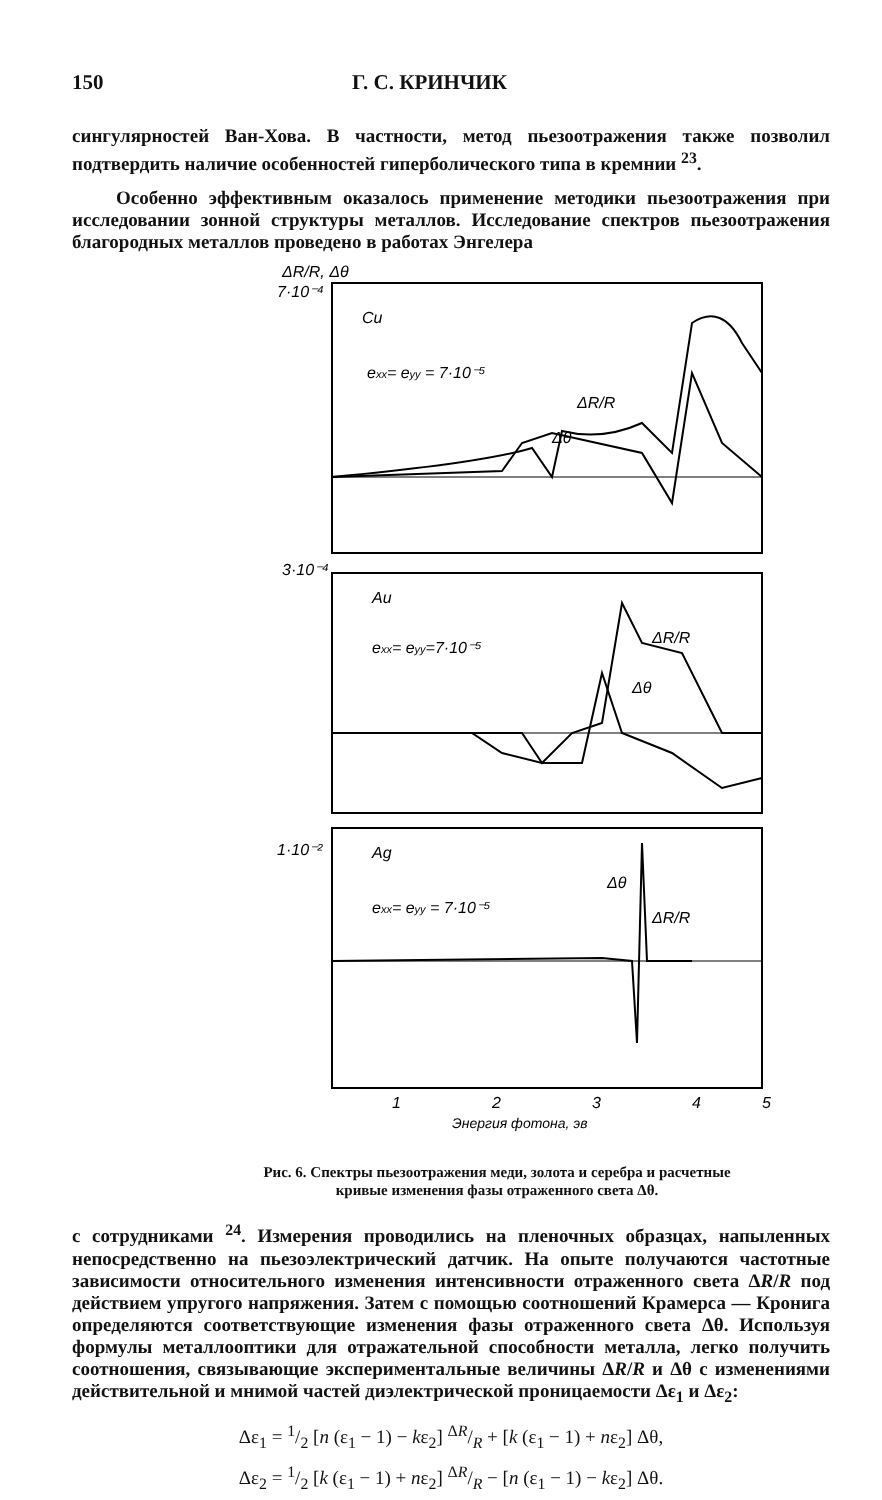150 Г. С. КРИНЧИК
сингулярностей Ван-Хова. В частности, метод пьезоотражения также позволил подтвердить наличие особенностей гиперболического типа в кремнии <sup>23</sup>.
Особенно эффективным оказалось применение методики пьезоотражения при исследовании зонной структуры металлов. Исследование спектров пьезоотражения благородных металлов проведено в работах Энгелера
ΔR/R, Δθ
7·10⁻⁴
Cu
exx= eyy = 7·10⁻⁵
ΔR/R
Δθ
3·10⁻⁴
Au
exx= eyy=7·10⁻⁵
ΔR/R
Δθ
1·10⁻²
Ag
exx= eyy = 7·10⁻⁵
Δθ
ΔR/R
1
2
3
4
5
Энергия фотона, эв
Рис. 6. Спектры пьезоотражения меди, золота и серебра и расчетные кривые изменения фазы отраженного света Δθ.
с сотрудниками <sup>24</sup>. Измерения проводились на пленочных образцах, напыленных непосредственно на пьезоэлектрический датчик. На опыте получаются частотные зависимости относительного изменения интенсивности отраженного света ΔR/R под действием упругого напряжения. Затем с помощью соотношений Крамерса — Кронига определяются соответствующие изменения фазы отраженного света Δθ. Используя формулы металлооптики для отражательной способности металла, легко получить соотношения, связывающие экспериментальные величины ΔR/R и Δθ с изменениями действительной и мнимой частей диэлектрической проницаемости Δε<sub>1</sub> и Δε<sub>2</sub>:
Δε<sub>1</sub> = 1/2 [n (ε<sub>1</sub> − 1) − kε<sub>2</sub>] ΔR/R + [k (ε<sub>1</sub> − 1) + nε<sub>2</sub>] Δθ,
Δε<sub>2</sub> = 1/2 [k (ε<sub>1</sub> − 1) + nε<sub>2</sub>] ΔR/R − [n (ε<sub>1</sub> − 1) − kε<sub>2</sub>] Δθ.